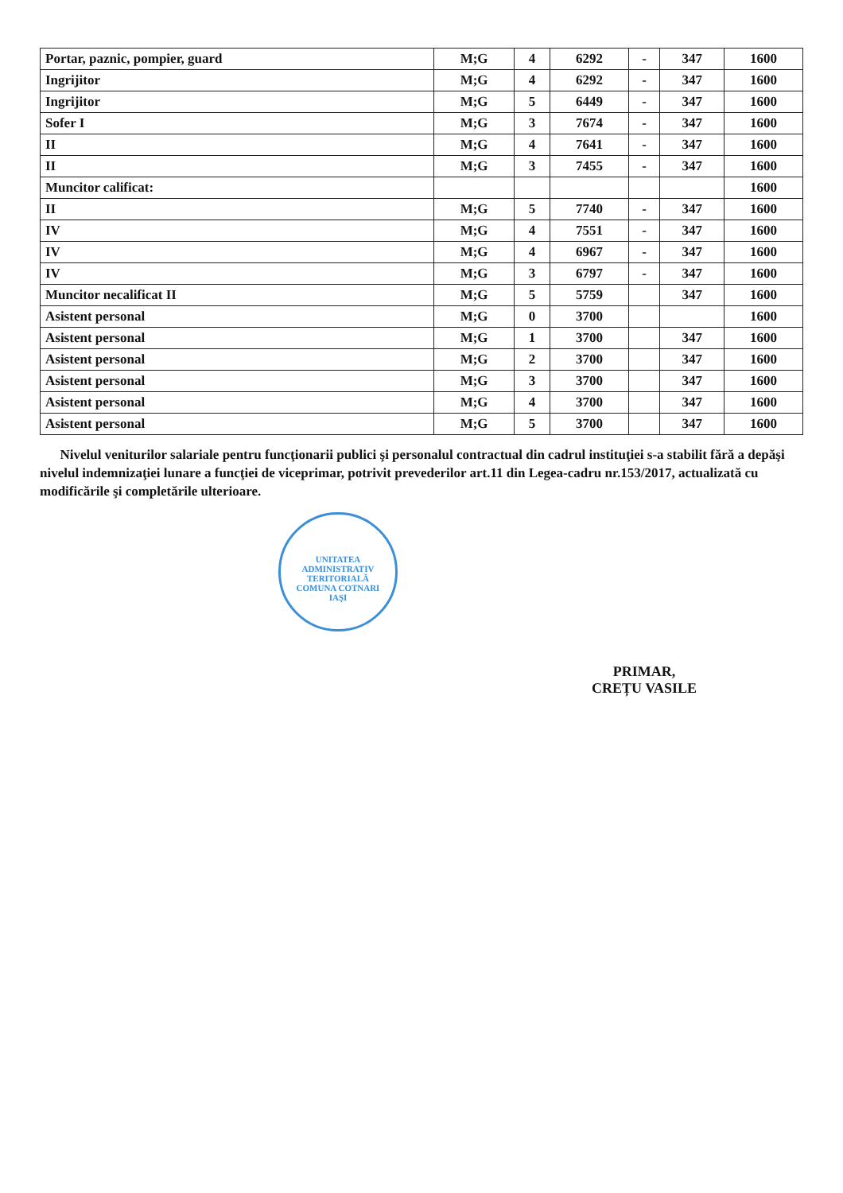| Portar, paznic, pompier, guard | M;G | 4 | 6292 | - | 347 | 1600 |
| Ingrijitor | M;G | 4 | 6292 | - | 347 | 1600 |
| Ingrijitor | M;G | 5 | 6449 | - | 347 | 1600 |
| Sofer I | M;G | 3 | 7674 | - | 347 | 1600 |
| II | M;G | 4 | 7641 | - | 347 | 1600 |
| II | M;G | 3 | 7455 | - | 347 | 1600 |
| Muncitor calificat: | | | | | | 1600 |
| II | M;G | 5 | 7740 | - | 347 | 1600 |
| IV | M;G | 4 | 7551 | - | 347 | 1600 |
| IV | M;G | 4 | 6967 | - | 347 | 1600 |
| IV | M;G | 3 | 6797 | - | 347 | 1600 |
| Muncitor necalificat II | M;G | 5 | 5759 | | 347 | 1600 |
| Asistent personal | M;G | 0 | 3700 | | | 1600 |
| Asistent personal | M;G | 1 | 3700 | | 347 | 1600 |
| Asistent personal | M;G | 2 | 3700 | | 347 | 1600 |
| Asistent personal | M;G | 3 | 3700 | | 347 | 1600 |
| Asistent personal | M;G | 4 | 3700 | | 347 | 1600 |
| Asistent personal | M;G | 5 | 3700 | | 347 | 1600 |
Nivelul veniturilor salariale pentru funcţionarii publici şi personalul contractual din cadrul instituţiei s-a stabilit fără a depăşi nivelul indemnizaţiei lunare a funcţiei de viceprimar, potrivit prevederilor art.11 din Legea-cadru nr.153/2017, actualizată cu modificările şi completările ulterioare.
UNITATEA ADMINISTRATIV TERITORIALĂ
COMUNA COTNARI
IAŞI
PRIMAR,
CREȚU VASILE